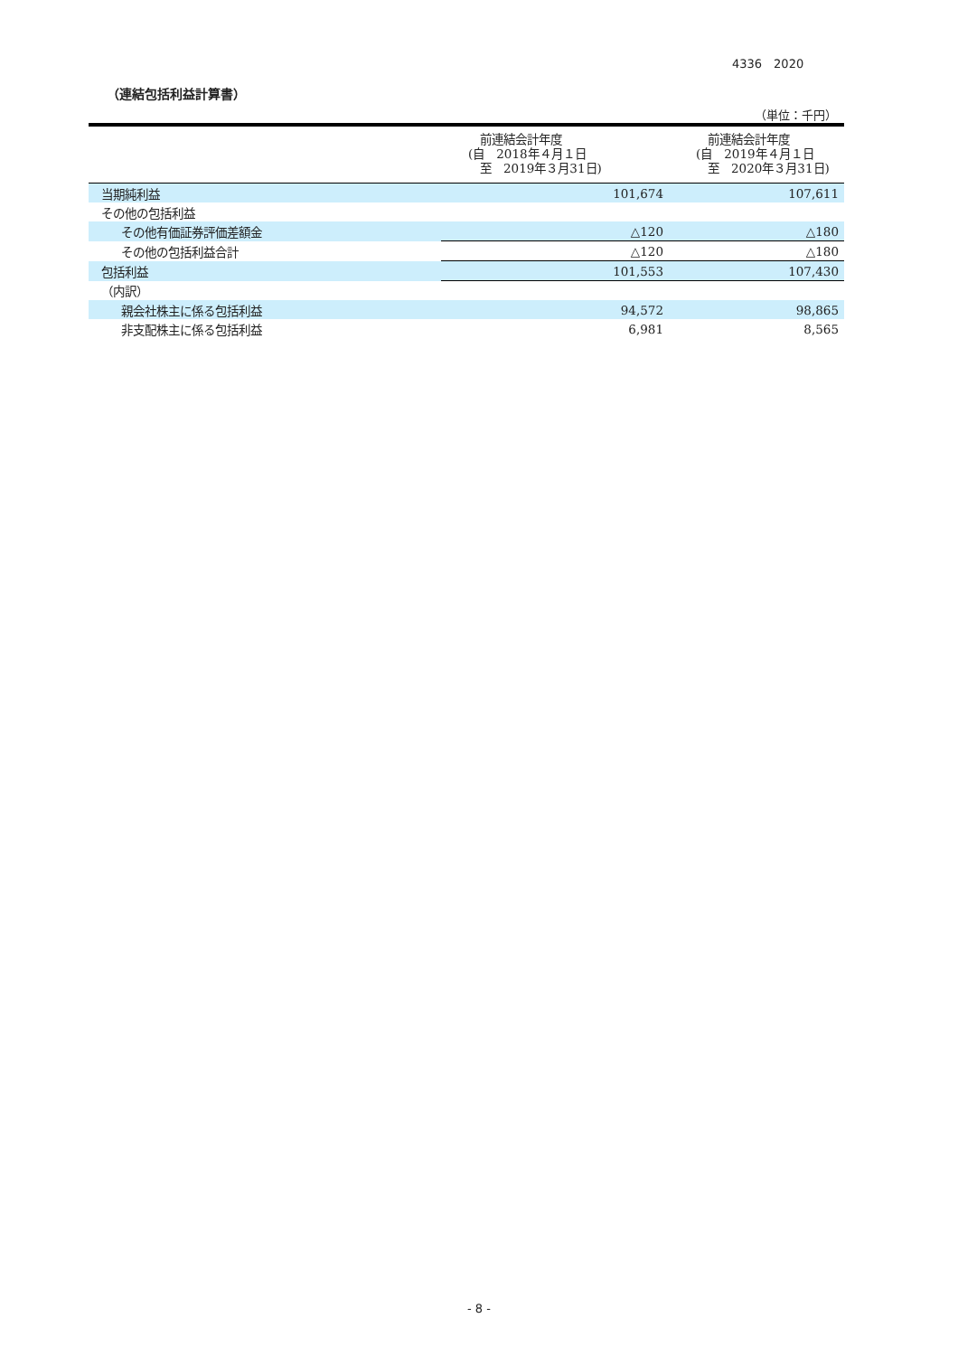4336　2020
（連結包括利益計算書）
（単位：千円）
| | 前連結会計年度 (自 2018年４月１日 至 2019年３月31日) | 前連結会計年度 (自 2019年４月１日 至 2020年３月31日) |
| --- | --- | --- |
| 当期純利益 | 101,674 | 107,611 |
| その他の包括利益 | | |
| その他有価証券評価差額金 | △120 | △180 |
| その他の包括利益合計 | △120 | △180 |
| 包括利益 | 101,553 | 107,430 |
| （内訳） | | |
| 親会社株主に係る包括利益 | 94,572 | 98,865 |
| 非支配株主に係る包括利益 | 6,981 | 8,565 |
- 8 -